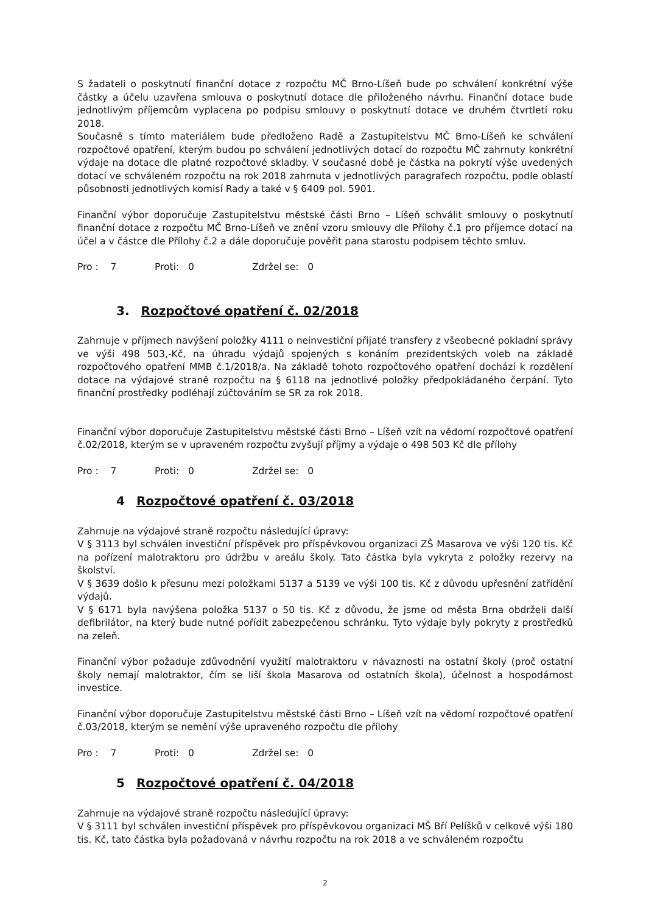S žadateli o poskytnutí finanční dotace z rozpočtu MČ Brno-Líšeň bude po schválení konkrétní výše částky a účelu uzavřena smlouva o poskytnutí dotace dle přiloženého návrhu. Finanční dotace bude jednotlivým příjemcům vyplacena po podpisu smlouvy o poskytnutí dotace ve druhém čtvrtletí roku 2018.
Současně s tímto materiálem bude předloženo Radě a Zastupitelstvu MČ Brno-Líšeň ke schválení rozpočtové opatření, kterým budou po schválení jednotlivých dotací do rozpočtu MČ zahrnuty konkrétní výdaje na dotace dle platné rozpočtové skladby. V současné době je částka na pokrytí výše uvedených dotací ve schváleném rozpočtu na rok 2018 zahrnuta v jednotlivých paragrafech rozpočtu, podle oblastí působnosti jednotlivých komisí Rady a také v § 6409 pol. 5901.
Finanční výbor doporučuje Zastupitelstvu městské části Brno – Líšeň schválit smlouvy o poskytnutí finanční dotace z rozpočtu MČ Brno-Líšeň ve znění vzoru smlouvy dle Přílohy č.1 pro příjemce dotací na účel a v částce dle Přílohy č.2 a dále doporučuje pověřit pana starostu podpisem těchto smluv.
Pro : 7 Proti: 0 Zdržel se: 0
3. Rozpočtové opatření č. 02/2018
Zahrnuje v příjmech navýšení položky 4111 o neinvestiční přijaté transfery z všeobecné pokladní správy ve výši 498 503,-Kč, na úhradu výdajů spojených s konáním prezidentských voleb na základě rozpočtového opatření MMB č.1/2018/a. Na základě tohoto rozpočtového opatření dochází k rozdělení dotace na výdajové straně rozpočtu na § 6118 na jednotlivé položky předpokládaného čerpání. Tyto finanční prostředky podléhají zúčtováním se SR za rok 2018.
Finanční výbor doporučuje Zastupitelstvu městské části Brno – Líšeň vzít na vědomí rozpočtové opatření č.02/2018, kterým se v upraveném rozpočtu zvyšují příjmy a výdaje o 498 503 Kč dle přílohy
Pro : 7 Proti: 0 Zdržel se: 0
4 Rozpočtové opatření č. 03/2018
Zahrnuje na výdajové straně rozpočtu následující úpravy:
V § 3113 byl schválen investiční příspěvek pro příspěvkovou organizaci ZŠ Masarova ve výši 120 tis. Kč na pořízení malotraktoru pro údržbu v areálu školy. Tato částka byla vykryta z položky rezervy na školství.
V § 3639 došlo k přesunu mezi položkami 5137 a 5139 ve výši 100 tis. Kč z důvodu upřesnění zatřídění výdajů.
V § 6171 byla navýšena položka 5137 o 50 tis. Kč z důvodu, že jsme od města Brna obdrželi další defibrilátor, na který bude nutné pořídit zabezpečenou schránku. Tyto výdaje byly pokryty z prostředků na zeleň.
Finanční výbor požaduje zdůvodnění využití malotraktoru v návaznosti na ostatní školy (proč ostatní školy nemají malotraktor, čím se liší škola Masarova od ostatních škola), účelnost a hospodárnost investice.
Finanční výbor doporučuje Zastupitelstvu městské části Brno – Líšeň vzít na vědomí rozpočtové opatření č.03/2018, kterým se nemění výše upraveného rozpočtu dle přílohy
Pro : 7 Proti: 0 Zdržel se: 0
5 Rozpočtové opatření č. 04/2018
Zahrnuje na výdajové straně rozpočtu následující úpravy:
V § 3111 byl schválen investiční příspěvek pro příspěvkovou organizaci MŠ Bří Pelíšků v celkové výši 180 tis. Kč, tato částka byla požadovaná v návrhu rozpočtu na rok 2018 a ve schváleném rozpočtu
2